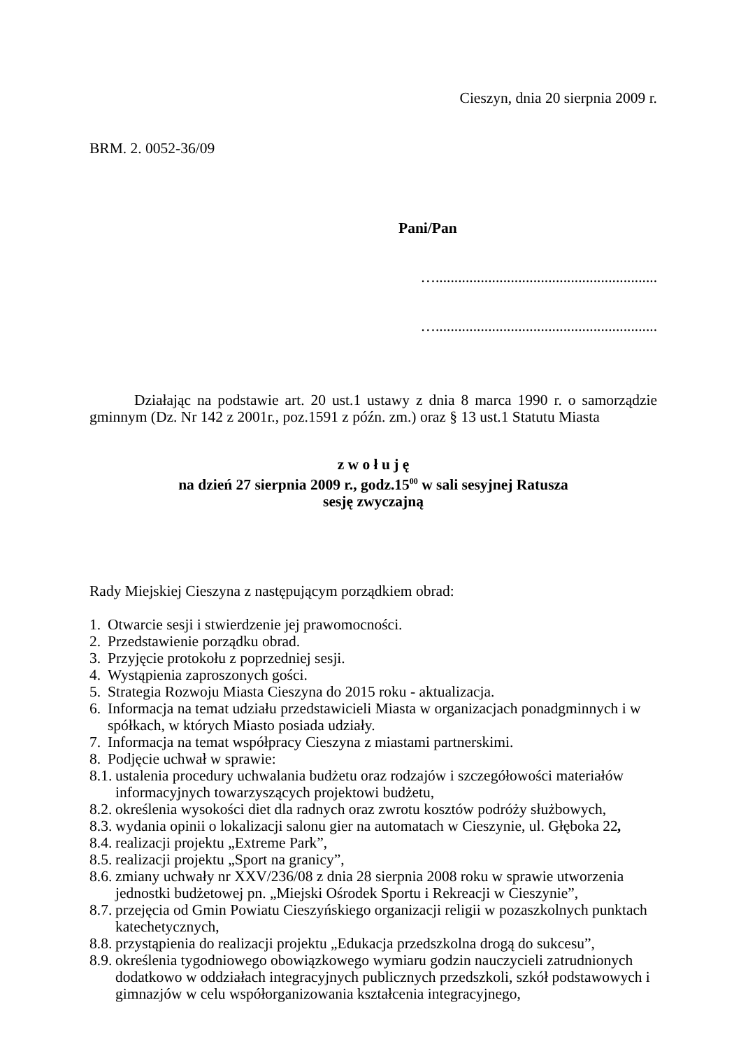Cieszyn, dnia 20 sierpnia 2009 r.
BRM. 2. 0052-36/09
Pani/Pan
…...........................................................
…...........................................................
Działając na podstawie art. 20 ust.1 ustawy z dnia 8 marca 1990 r. o samorządzie gminnym (Dz. Nr 142 z 2001r., poz.1591 z późn. zm.) oraz § 13 ust.1 Statutu Miasta
z w o ł u j ę
na dzień 27 sierpnia 2009 r., godz.15<sup>00</sup> w sali sesyjnej Ratusza
sesję zwyczajną
Rady Miejskiej Cieszyna z następującym porządkiem obrad:
1. Otwarcie sesji i stwierdzenie jej prawomocności.
2. Przedstawienie porządku obrad.
3. Przyjęcie protokołu z poprzedniej sesji.
4. Wystąpienia zaproszonych gości.
5. Strategia Rozwoju Miasta Cieszyna do 2015 roku - aktualizacja.
6. Informacja na temat udziału przedstawicieli Miasta w organizacjach ponadgminnych i w spółkach, w których Miasto posiada udziały.
7. Informacja na temat współpracy Cieszyna z miastami partnerskimi.
8. Podjęcie uchwał w sprawie:
8.1. ustalenia procedury uchwalania budżetu oraz rodzajów i szczegółowości materiałów informacyjnych towarzyszących projektowi budżetu,
8.2. określenia wysokości diet dla radnych oraz zwrotu kosztów podróży służbowych,
8.3. wydania opinii o lokalizacji salonu gier na automatach w Cieszynie, ul. Głęboka 22,
8.4. realizacji projektu „Extreme Park”,
8.5. realizacji projektu „Sport na granicy”,
8.6. zmiany uchwały nr XXV/236/08 z dnia 28 sierpnia 2008 roku w sprawie utworzenia jednostki budżetowej pn. „Miejski Ośrodek Sportu i Rekreacji w Cieszynie”,
8.7. przejęcia od Gmin Powiatu Cieszyńskiego organizacji religii w pozaszkolnych punktach katechetycznych,
8.8. przystąpienia do realizacji projektu „Edukacja przedszkolna drogą do sukcesu”,
8.9. określenia tygodniowego obowiązkowego wymiaru godzin nauczycieli zatrudnionych dodatkowo w oddziałach integracyjnych publicznych przedszkoli, szkół podstawowych i gimnazjów w celu współorganizowania kształcenia integracyjnego,